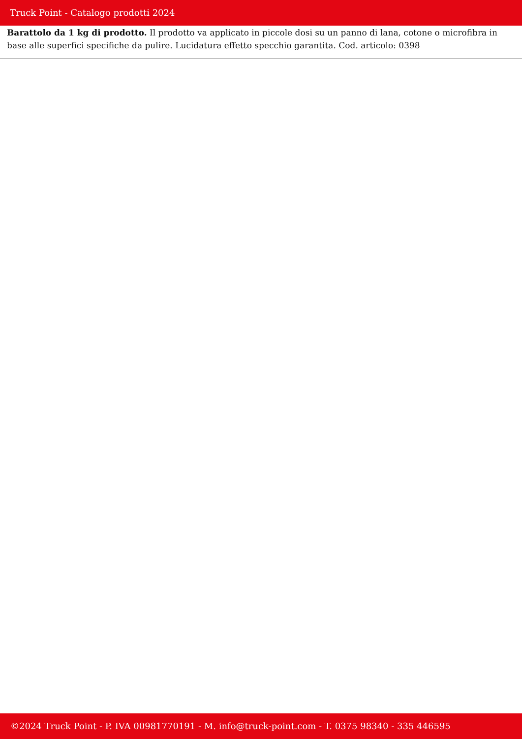Truck Point - Catalogo prodotti 2024
Barattolo da 1 kg di prodotto. Il prodotto va applicato in piccole dosi su un panno di lana, cotone o microfibra in base alle superfici specifiche da pulire. Lucidatura effetto specchio garantita. Cod. articolo: 0398
©2024 Truck Point - P. IVA 00981770191 - M. info@truck-point.com - T. 0375 98340 - 335 446595